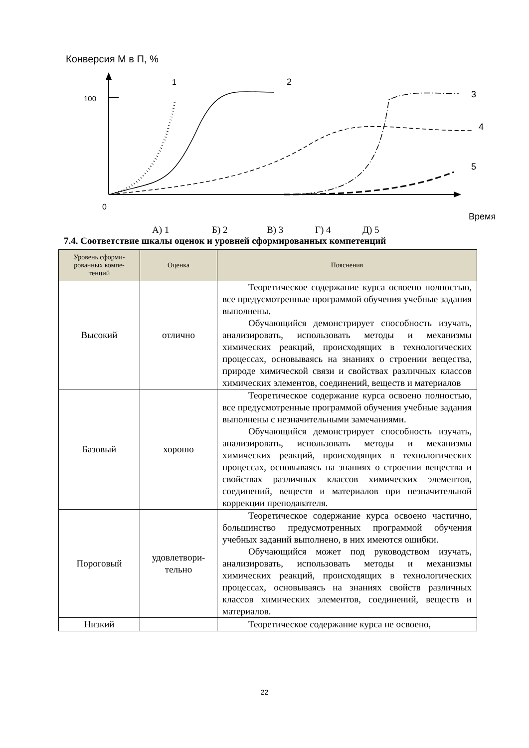Конверсия М в П, %
100
0
Время
1
2
3
4
5
А) 1 Б) 2 В) 3 Г) 4 Д) 5
7.4. Соответствие шкалы оценок и уровней сформированных компетенций
| Уровень сформи- рованных компе- тенций | Оценка | Пояснения |
| --- | --- | --- |
| Высокий | отлично | Теоретическое содержание курса освоено полностью, все предусмотренные программой обучения учебные задания выполнены. Обучающийся демонстрирует способность изучать, анализировать, использовать методы и механизмы химических реакций, происходящих в технологических процессах, основываясь на знаниях о строении вещества, природе химической связи и свойствах различных классов химических элементов, соединений, веществ и материалов |
| Базовый | хорошо | Теоретическое содержание курса освоено полностью, все предусмотренные программой обучения учебные задания выполнены с незначительными замечаниями. Обучающийся демонстрирует способность изучать, анализировать, использовать методы и механизмы химических реакций, происходящих в технологических процессах, основываясь на знаниях о строении вещества и свойствах различных классов химических элементов, соединений, веществ и материалов при незначительной коррекции преподавателя. |
| Пороговый | удовлетвори- тельно | Теоретическое содержание курса освоено частично, большинство предусмотренных программой обучения учебных заданий выполнено, в них имеются ошибки. Обучающийся может под руководством изучать, анализировать, использовать методы и механизмы химических реакций, происходящих в технологических процессах, основываясь на знаниях свойств различных классов химических элементов, соединений, веществ и материалов. |
| Низкий | | Теоретическое содержание курса не освоено, |
22